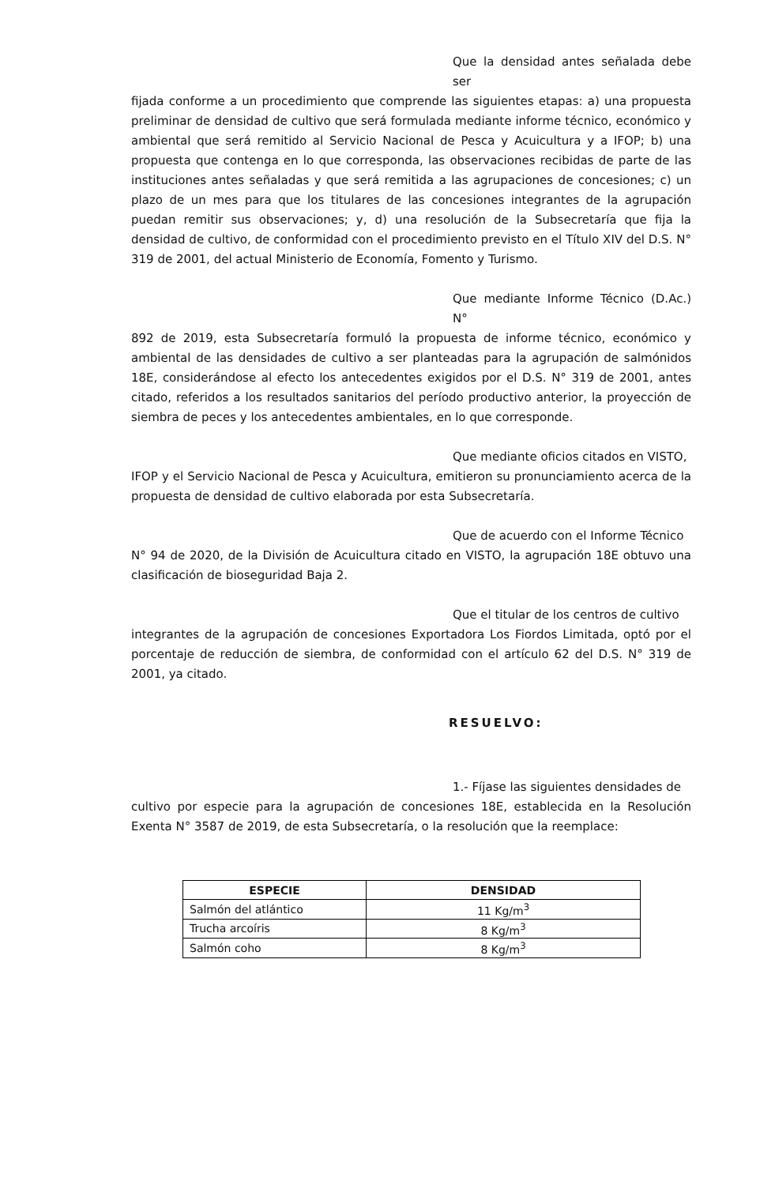Que la densidad antes señalada debe ser
fijada conforme a un procedimiento que comprende las siguientes etapas: a) una propuesta preliminar de densidad de cultivo que será formulada mediante informe técnico, económico y ambiental que será remitido al Servicio Nacional de Pesca y Acuicultura y a IFOP; b) una propuesta que contenga en lo que corresponda, las observaciones recibidas de parte de las instituciones antes señaladas y que será remitida a las agrupaciones de concesiones; c) un plazo de un mes para que los titulares de las concesiones integrantes de la agrupación puedan remitir sus observaciones; y, d) una resolución de la Subsecretaría que fija la densidad de cultivo, de conformidad con el procedimiento previsto en el Título XIV del D.S. N° 319 de 2001, del actual Ministerio de Economía, Fomento y Turismo.
Que mediante Informe Técnico (D.Ac.) N°
892 de 2019, esta Subsecretaría formuló la propuesta de informe técnico, económico y ambiental de las densidades de cultivo a ser planteadas para la agrupación de salmónidos 18E, considerándose al efecto los antecedentes exigidos por el D.S. N° 319 de 2001, antes citado, referidos a los resultados sanitarios del período productivo anterior, la proyección de siembra de peces y los antecedentes ambientales, en lo que corresponde.
Que mediante oficios citados en VISTO,
IFOP y el Servicio Nacional de Pesca y Acuicultura, emitieron su pronunciamiento acerca de la propuesta de densidad de cultivo elaborada por esta Subsecretaría.
Que de acuerdo con el Informe Técnico
N° 94 de 2020, de la División de Acuicultura citado en VISTO, la agrupación 18E obtuvo una clasificación de bioseguridad Baja 2.
Que el titular de los centros de cultivo
integrantes de la agrupación de concesiones Exportadora Los Fiordos Limitada, optó por el porcentaje de reducción de siembra, de conformidad con el artículo 62 del D.S. N° 319 de 2001, ya citado.
RESUELVO:
1.- Fíjase las siguientes densidades de
cultivo por especie para la agrupación de concesiones 18E, establecida en la Resolución Exenta N° 3587 de 2019, de esta Subsecretaría, o la resolución que la reemplace:
| ESPECIE | DENSIDAD |
| --- | --- |
| Salmón del atlántico | 11 Kg/m<sup>3</sup> |
| Trucha arcoíris | 8 Kg/m<sup>3</sup> |
| Salmón coho | 8 Kg/m<sup>3</sup> |